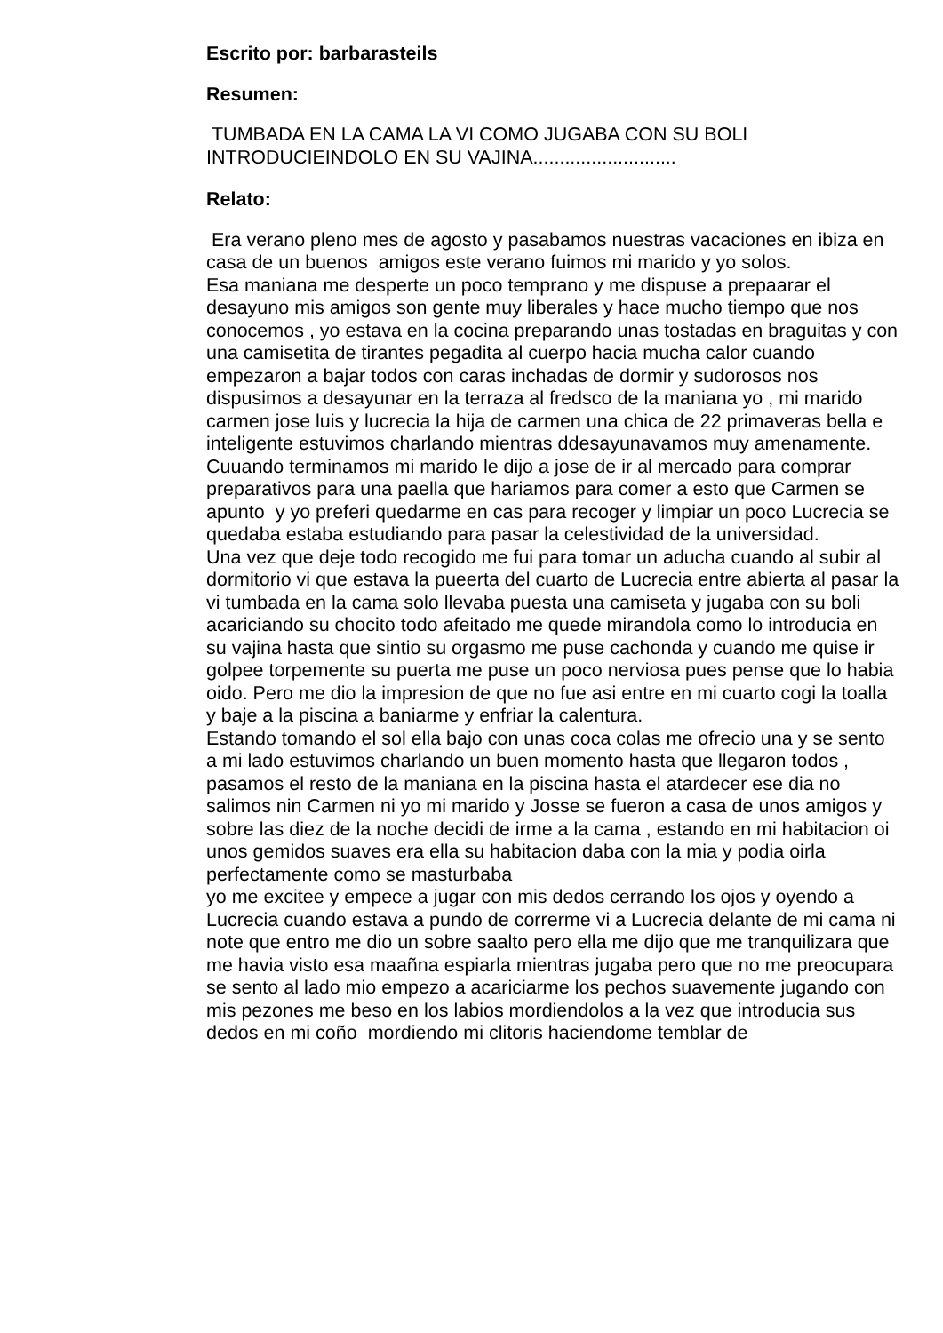Escrito por: barbarasteils
Resumen:
TUMBADA EN LA CAMA LA VI COMO JUGABA CON SU BOLI INTRODUCIEINDOLO EN SU VAJINA...........................
Relato:
Era verano pleno mes de agosto y pasabamos nuestras vacaciones en ibiza en casa de un buenos amigos este verano fuimos mi marido y yo solos.
Esa maniana me desperte un poco temprano y me dispuse a prepaarar el desayuno mis amigos son gente muy liberales y hace mucho tiempo que nos conocemos , yo estava en la cocina preparando unas tostadas en braguitas y con una camisetita de tirantes pegadita al cuerpo hacia mucha calor cuando empezaron a bajar todos con caras inchadas de dormir y sudorosos nos dispusimos a desayunar en la terraza al fredsco de la maniana yo , mi marido carmen jose luis y lucrecia la hija de carmen una chica de 22 primaveras bella e inteligente estuvimos charlando mientras ddesayunavamos muy amenamente.
Cuuando terminamos mi marido le dijo a jose de ir al mercado para comprar preparativos para una paella que hariamos para comer a esto que Carmen se apunto y yo preferi quedarme en cas para recoger y limpiar un poco Lucrecia se quedaba estaba estudiando para pasar la celestividad de la universidad.
Una vez que deje todo recogido me fui para tomar un aducha cuando al subir al dormitorio vi que estava la pueerta del cuarto de Lucrecia entre abierta al pasar la vi tumbada en la cama solo llevaba puesta una camiseta y jugaba con su boli acariciando su chocito todo afeitado me quede mirandola como lo introducia en su vajina hasta que sintio su orgasmo me puse cachonda y cuando me quise ir golpee torpemente su puerta me puse un poco nerviosa pues pense que lo habia oido. Pero me dio la impresion de que no fue asi entre en mi cuarto cogi la toalla y baje a la piscina a baniarme y enfriar la calentura.
Estando tomando el sol ella bajo con unas coca colas me ofrecio una y se sento a mi lado estuvimos charlando un buen momento hasta que llegaron todos , pasamos el resto de la maniana en la piscina hasta el atardecer ese dia no salimos nin Carmen ni yo mi marido y Josse se fueron a casa de unos amigos y sobre las diez de la noche decidi de irme a la cama , estando en mi habitacion oi unos gemidos suaves era ella su habitacion daba con la mia y podia oirla perfectamente como se masturbaba
yo me excitee y empece a jugar con mis dedos cerrando los ojos y oyendo a Lucrecia cuando estava a pundo de correrme vi a Lucrecia delante de mi cama ni note que entro me dio un sobre saalto pero ella me dijo que me tranquilizara que me havia visto esa maañna espiarla mientras jugaba pero que no me preocupara se sento al lado mio empezo a acariciarme los pechos suavemente jugando con mis pezones me beso en los labios mordiendolos a la vez que introducia sus dedos en mi coño mordiendo mi clitoris haciendome temblar de